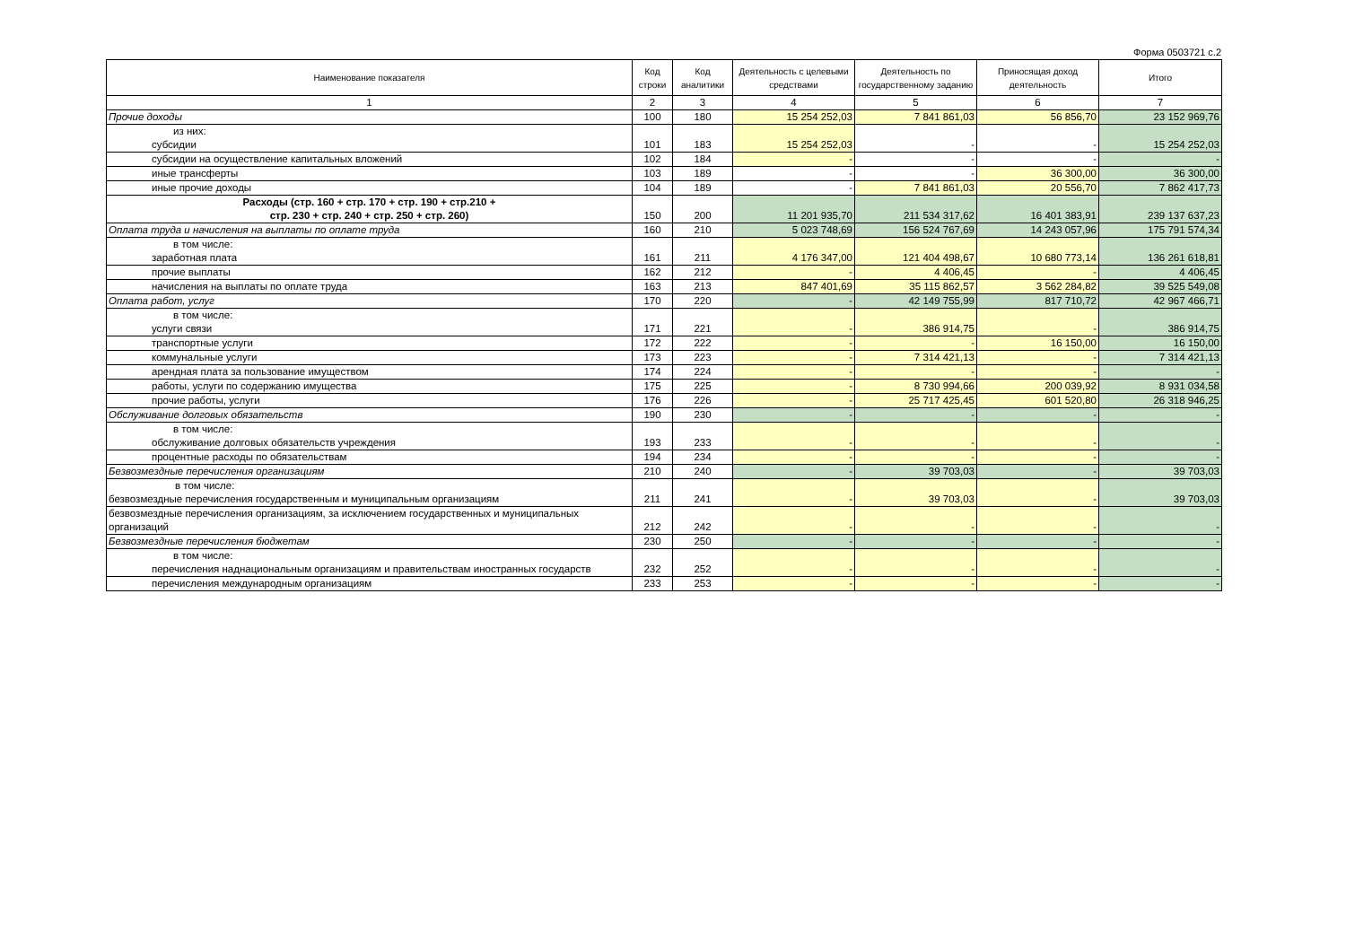Форма 0503721 с.2
| Наименование показателя | Код строки | Код аналитики | Деятельность с целевыми средствами | Деятельность по государственному заданию | Приносящая доход деятельность | Итого |
| --- | --- | --- | --- | --- | --- | --- |
| 1 | 2 | 3 | 4 | 5 | 6 | 7 |
| Прочие доходы | 100 | 180 | 15 254 252,03 | 7 841 861,03 | 56 856,70 | 23 152 969,76 |
| из них: субсидии | 101 | 183 | 15 254 252,03 | - | - | 15 254 252,03 |
| субсидии на осуществление капитальных вложений | 102 | 184 | - | - | - | - |
| иные трансферты | 103 | 189 | - | - | 36 300,00 | 36 300,00 |
| иные прочие доходы | 104 | 189 | - | 7 841 861,03 | 20 556,70 | 7 862 417,73 |
| Расходы (стр. 160 + стр. 170 + стр. 190 + стр.210 + стр. 230 + стр. 240 + стр. 250 + стр. 260) | 150 | 200 | 11 201 935,70 | 211 534 317,62 | 16 401 383,91 | 239 137 637,23 |
| Оплата труда и начисления на выплаты по оплате труда | 160 | 210 | 5 023 748,69 | 156 524 767,69 | 14 243 057,96 | 175 791 574,34 |
| в том числе: заработная плата | 161 | 211 | 4 176 347,00 | 121 404 498,67 | 10 680 773,14 | 136 261 618,81 |
| прочие выплаты | 162 | 212 | - | 4 406,45 | - | 4 406,45 |
| начисления на выплаты по оплате труда | 163 | 213 | 847 401,69 | 35 115 862,57 | 3 562 284,82 | 39 525 549,08 |
| Оплата работ, услуг | 170 | 220 | - | 42 149 755,99 | 817 710,72 | 42 967 466,71 |
| в том числе: услуги связи | 171 | 221 | - | 386 914,75 | - | 386 914,75 |
| транспортные услуги | 172 | 222 | - | - | 16 150,00 | 16 150,00 |
| коммунальные услуги | 173 | 223 | - | 7 314 421,13 | - | 7 314 421,13 |
| арендная плата за пользование имуществом | 174 | 224 | - | - | - | - |
| работы, услуги по содержанию имущества | 175 | 225 | - | 8 730 994,66 | 200 039,92 | 8 931 034,58 |
| прочие работы, услуги | 176 | 226 | - | 25 717 425,45 | 601 520,80 | 26 318 946,25 |
| Обслуживание долговых обязательств | 190 | 230 | - | - | - | - |
| в том числе: обслуживание долговых обязательств учреждения | 193 | 233 | - | - | - | - |
| процентные расходы по обязательствам | 194 | 234 | - | - | - | - |
| Безвозмездные перечисления организациям | 210 | 240 | - | 39 703,03 | - | 39 703,03 |
| в том числе: безвозмездные перечисления государственным и муниципальным организациям | 211 | 241 | - | 39 703,03 | - | 39 703,03 |
| безвозмездные перечисления организациям, за исключением государственных и муниципальных организаций | 212 | 242 | - | - | - | - |
| Безвозмездные перечисления бюджетам | 230 | 250 | - | - | - | - |
| в том числе: перечисления наднациональным организациям и правительствам иностранных государств | 232 | 252 | - | - | - | - |
| перечисления международным организациям | 233 | 253 | - | - | - | - |